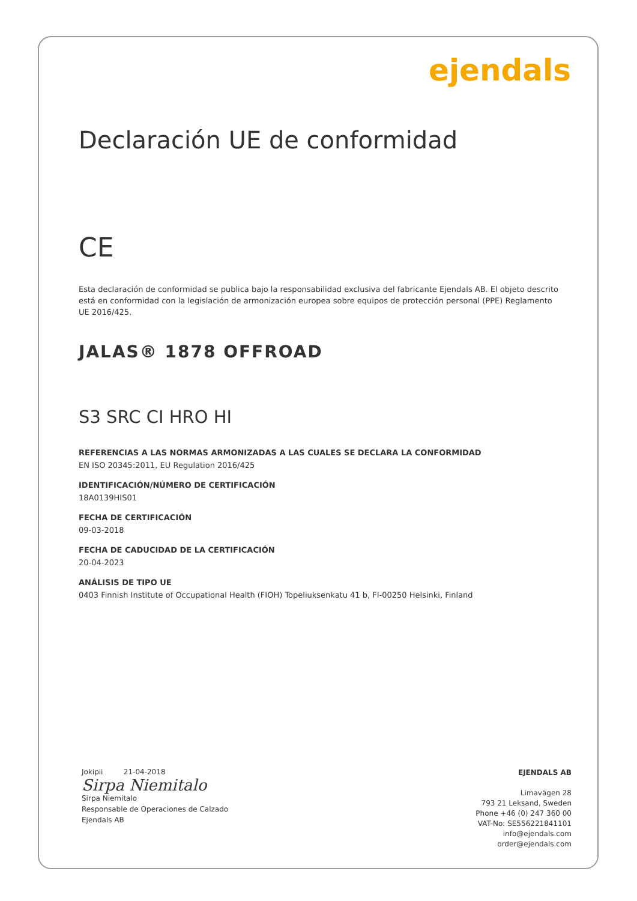ejendals
Declaración UE de conformidad
CE
Esta declaración de conformidad se publica bajo la responsabilidad exclusiva del fabricante Ejendals AB. El objeto descrito está en conformidad con la legislación de armonización europea sobre equipos de protección personal (PPE) Reglamento UE 2016/425.
JALAS® 1878 OFFROAD
S3 SRC CI HRO HI
REFERENCIAS A LAS NORMAS ARMONIZADAS A LAS CUALES SE DECLARA LA CONFORMIDAD
EN ISO 20345:2011, EU Regulation 2016/425
IDENTIFICACIÓN/NÚMERO DE CERTIFICACIÓN
18A0139HIS01
FECHA DE CERTIFICACIÓN
09-03-2018
FECHA DE CADUCIDAD DE LA CERTIFICACIÓN
20-04-2023
ANÁLISIS DE TIPO UE
0403 Finnish Institute of Occupational Health (FIOH) Topeliuksenkatu 41 b, FI-00250 Helsinki, Finland
Jokipii 21-04-2018
Sirpa Niemitalo
Sirpa Niemitalo
Responsable de Operaciones de Calzado
Ejendals AB
EJENDALS AB
Limavägen 28
793 21 Leksand, Sweden
Phone +46 (0) 247 360 00
VAT-No: SE556221841101
info@ejendals.com
order@ejendals.com